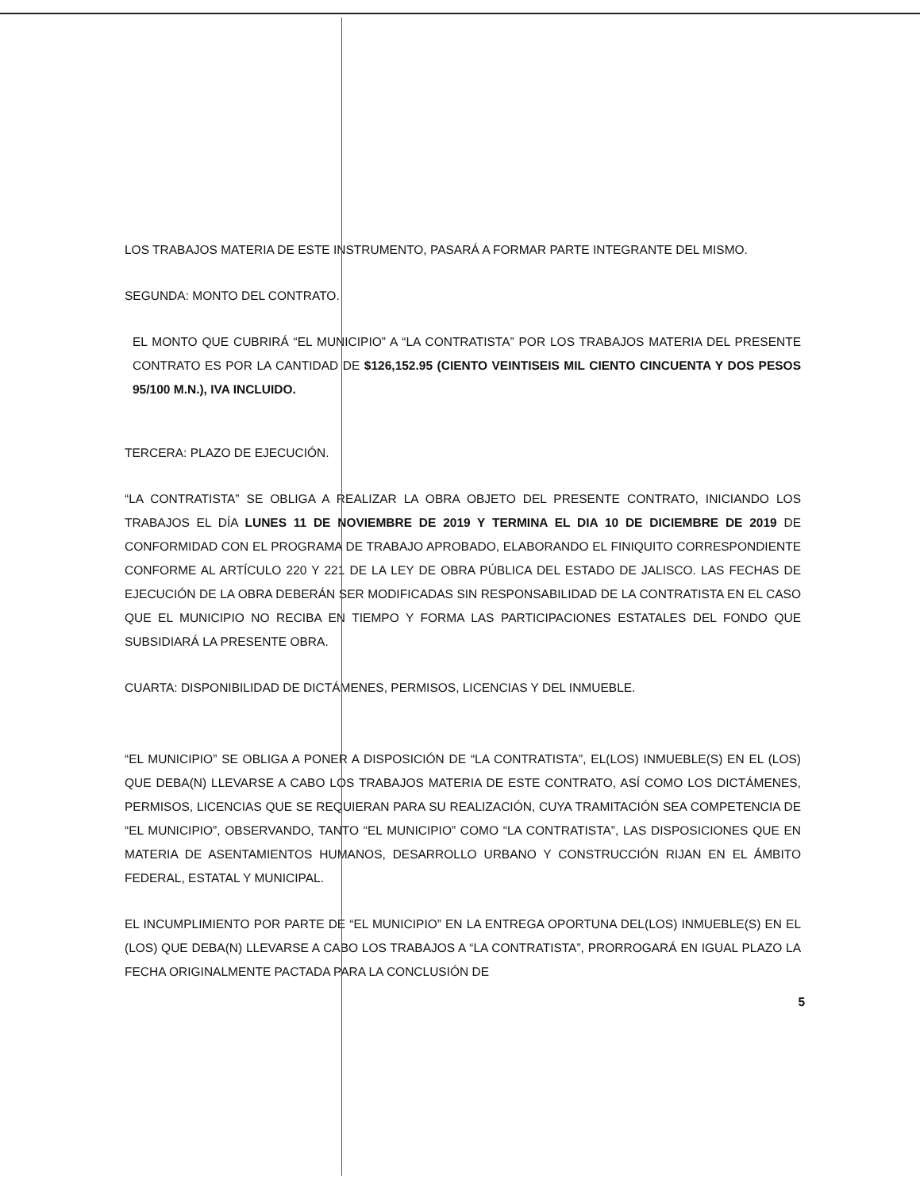LOS TRABAJOS MATERIA DE ESTE INSTRUMENTO, PASARÁ A FORMAR PARTE INTEGRANTE DEL MISMO.
SEGUNDA: MONTO DEL CONTRATO.
EL MONTO QUE CUBRIRÁ “EL MUNICIPIO” A “LA CONTRATISTA” POR LOS TRABAJOS MATERIA DEL PRESENTE CONTRATO ES POR LA CANTIDAD DE $126,152.95 (CIENTO VEINTISEIS MIL CIENTO CINCUENTA Y DOS PESOS 95/100 M.N.), IVA INCLUIDO.
TERCERA: PLAZO DE EJECUCIÓN.
“LA CONTRATISTA” SE OBLIGA A REALIZAR LA OBRA OBJETO DEL PRESENTE CONTRATO, INICIANDO LOS TRABAJOS EL DÍA LUNES 11 DE NOVIEMBRE DE 2019 Y TERMINA EL DIA 10 DE DICIEMBRE DE 2019 DE CONFORMIDAD CON EL PROGRAMA DE TRABAJO APROBADO, ELABORANDO EL FINIQUITO CORRESPONDIENTE CONFORME AL ARTÍCULO 220 Y 221 DE LA LEY DE OBRA PÚBLICA DEL ESTADO DE JALISCO. LAS FECHAS DE EJECUCIÓN DE LA OBRA DEBERÁN SER MODIFICADAS SIN RESPONSABILIDAD DE LA CONTRATISTA EN EL CASO QUE EL MUNICIPIO NO RECIBA EN TIEMPO Y FORMA LAS PARTICIPACIONES ESTATALES DEL FONDO QUE SUBSIDIARÁ LA PRESENTE OBRA.
CUARTA: DISPONIBILIDAD DE DICTÁMENES, PERMISOS, LICENCIAS Y DEL INMUEBLE.
“EL MUNICIPIO” SE OBLIGA A PONER A DISPOSICIÓN DE “LA CONTRATISTA”, EL(LOS) INMUEBLE(S) EN EL (LOS) QUE DEBA(N) LLEVARSE A CABO LOS TRABAJOS MATERIA DE ESTE CONTRATO, ASÍ COMO LOS DICTÁMENES, PERMISOS, LICENCIAS QUE SE REQUIERAN PARA SU REALIZACIÓN, CUYA TRAMITACIÓN SEA COMPETENCIA DE “EL MUNICIPIO”, OBSERVANDO, TANTO “EL MUNICIPIO” COMO “LA CONTRATISTA”, LAS DISPOSICIONES QUE EN MATERIA DE ASENTAMIENTOS HUMANOS, DESARROLLO URBANO Y CONSTRUCCIÓN RIJAN EN EL ÁMBITO FEDERAL, ESTATAL Y MUNICIPAL.
EL INCUMPLIMIENTO POR PARTE DE “EL MUNICIPIO” EN LA ENTREGA OPORTUNA DEL(LOS) INMUEBLE(S) EN EL (LOS) QUE DEBA(N) LLEVARSE A CABO LOS TRABAJOS A “LA CONTRATISTA”, PRORROGARÁ EN IGUAL PLAZO LA FECHA ORIGINALMENTE PACTADA PARA LA CONCLUSIÓN DE
5